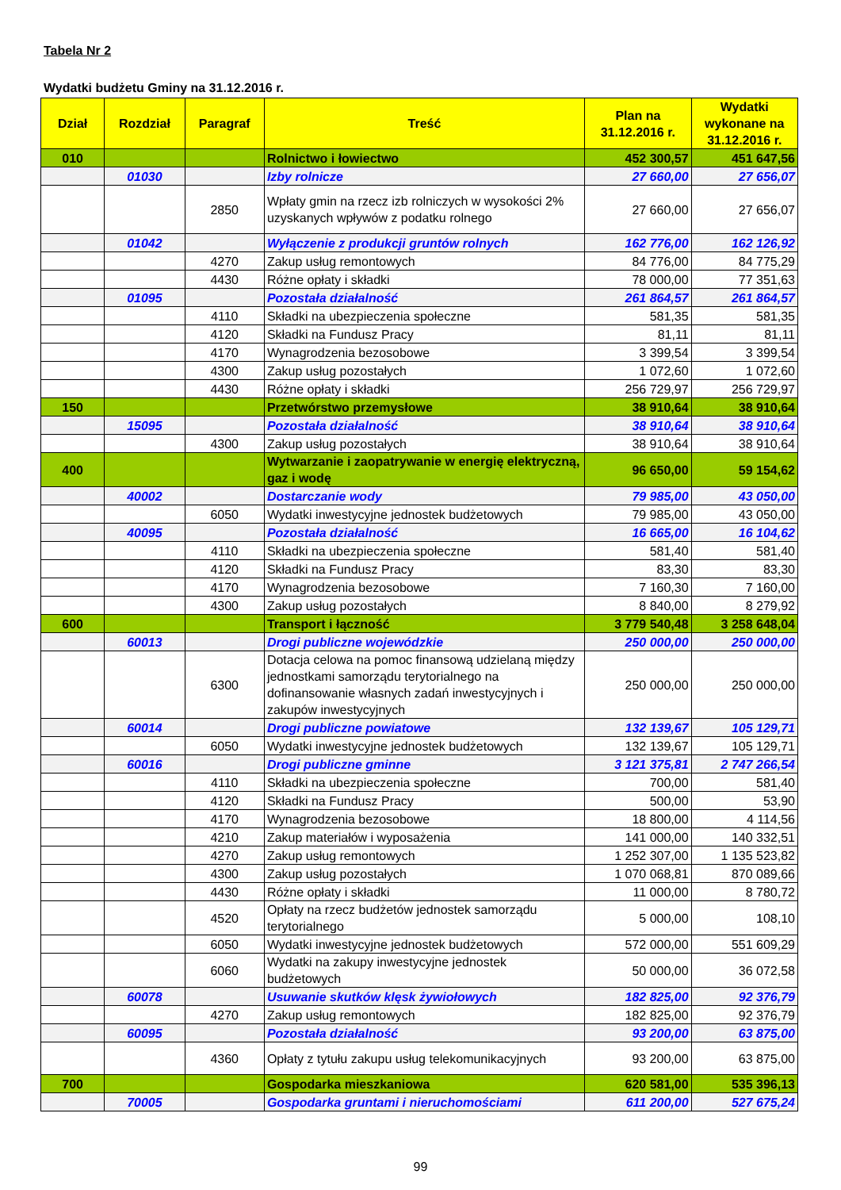Tabela Nr 2
Wydatki budżetu Gminy na 31.12.2016 r.
| Dział | Rozdział | Paragraf | Treść | Plan na 31.12.2016 r. | Wydatki wykonane na 31.12.2016 r. |
| --- | --- | --- | --- | --- | --- |
| 010 | | | Rolnictwo i łowiectwo | 452 300,57 | 451 647,56 |
| | 01030 | | Izby rolnicze | 27 660,00 | 27 656,07 |
| | | 2850 | Wpłaty gmin na rzecz izb rolniczych w wysokości 2% uzyskanych wpływów z podatku rolnego | 27 660,00 | 27 656,07 |
| | 01042 | | Wyłączenie z produkcji gruntów rolnych | 162 776,00 | 162 126,92 |
| | | 4270 | Zakup usług remontowych | 84 776,00 | 84 775,29 |
| | | 4430 | Różne opłaty i składki | 78 000,00 | 77 351,63 |
| | 01095 | | Pozostała działalność | 261 864,57 | 261 864,57 |
| | | 4110 | Składki na ubezpieczenia społeczne | 581,35 | 581,35 |
| | | 4120 | Składki na Fundusz Pracy | 81,11 | 81,11 |
| | | 4170 | Wynagrodzenia bezosobowe | 3 399,54 | 3 399,54 |
| | | 4300 | Zakup usług pozostałych | 1 072,60 | 1 072,60 |
| | | 4430 | Różne opłaty i składki | 256 729,97 | 256 729,97 |
| 150 | | | Przetwórstwo przemysłowe | 38 910,64 | 38 910,64 |
| | 15095 | | Pozostała działalność | 38 910,64 | 38 910,64 |
| | | 4300 | Zakup usług pozostałych | 38 910,64 | 38 910,64 |
| 400 | | | Wytwarzanie i zaopatrywanie w energię elektryczną, gaz i wodę | 96 650,00 | 59 154,62 |
| | 40002 | | Dostarczanie wody | 79 985,00 | 43 050,00 |
| | | 6050 | Wydatki inwestycyjne jednostek budżetowych | 79 985,00 | 43 050,00 |
| | 40095 | | Pozostała działalność | 16 665,00 | 16 104,62 |
| | | 4110 | Składki na ubezpieczenia społeczne | 581,40 | 581,40 |
| | | 4120 | Składki na Fundusz Pracy | 83,30 | 83,30 |
| | | 4170 | Wynagrodzenia bezosobowe | 7 160,30 | 7 160,00 |
| | | 4300 | Zakup usług pozostałych | 8 840,00 | 8 279,92 |
| 600 | | | Transport i łączność | 3 779 540,48 | 3 258 648,04 |
| | 60013 | | Drogi publiczne wojewódzkie | 250 000,00 | 250 000,00 |
| | | 6300 | Dotacja celowa na pomoc finansową udzielaną między jednostkami samorządu terytorialnego na dofinansowanie własnych zadań inwestycyjnych i zakupów inwestycyjnych | 250 000,00 | 250 000,00 |
| | 60014 | | Drogi publiczne powiatowe | 132 139,67 | 105 129,71 |
| | | 6050 | Wydatki inwestycyjne jednostek budżetowych | 132 139,67 | 105 129,71 |
| | 60016 | | Drogi publiczne gminne | 3 121 375,81 | 2 747 266,54 |
| | | 4110 | Składki na ubezpieczenia społeczne | 700,00 | 581,40 |
| | | 4120 | Składki na Fundusz Pracy | 500,00 | 53,90 |
| | | 4170 | Wynagrodzenia bezosobowe | 18 800,00 | 4 114,56 |
| | | 4210 | Zakup materiałów i wyposażenia | 141 000,00 | 140 332,51 |
| | | 4270 | Zakup usług remontowych | 1 252 307,00 | 1 135 523,82 |
| | | 4300 | Zakup usług pozostałych | 1 070 068,81 | 870 089,66 |
| | | 4430 | Różne opłaty i składki | 11 000,00 | 8 780,72 |
| | | 4520 | Opłaty na rzecz budżetów jednostek samorządu terytorialnego | 5 000,00 | 108,10 |
| | | 6050 | Wydatki inwestycyjne jednostek budżetowych | 572 000,00 | 551 609,29 |
| | | 6060 | Wydatki na zakupy inwestycyjne jednostek budżetowych | 50 000,00 | 36 072,58 |
| | 60078 | | Usuwanie skutków klęsk żywiołowych | 182 825,00 | 92 376,79 |
| | | 4270 | Zakup usług remontowych | 182 825,00 | 92 376,79 |
| | 60095 | | Pozostała działalność | 93 200,00 | 63 875,00 |
| | | 4360 | Opłaty z tytułu zakupu usług telekomunikacyjnych | 93 200,00 | 63 875,00 |
| 700 | | | Gospodarka mieszkaniowa | 620 581,00 | 535 396,13 |
| | 70005 | | Gospodarka gruntami i nieruchomościami | 611 200,00 | 527 675,24 |
99